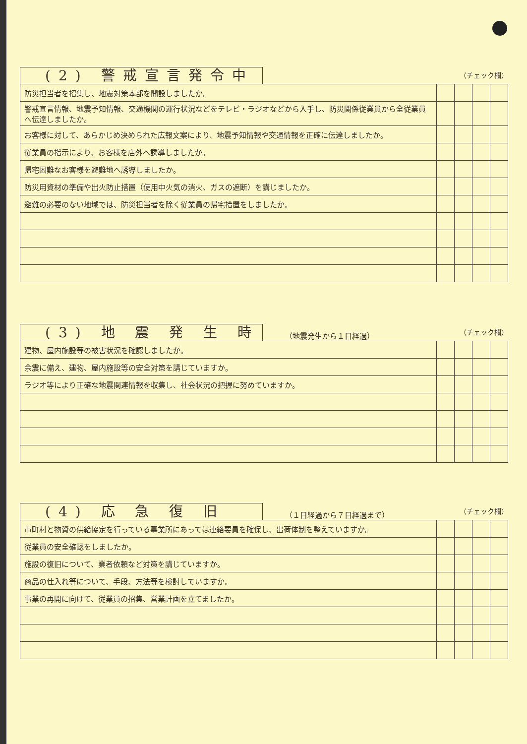(2) 警戒宣言発令中
（チェック欄）
| 防災担当者を招集し、地震対策本部を開設しましたか。 | | | | |
| 警戒宣言情報、地震予知情報、交通機関の運行状況などをテレビ・ラジオなどから入手し、防災関係従業員から全従業員へ伝達しましたか。 | | | | |
| お客様に対して、あらかじめ決められた広報文案により、地震予知情報や交通情報を正確に伝達しましたか。 | | | | |
| 従業員の指示により、お客様を店外へ誘導しましたか。 | | | | |
| 帰宅困難なお客様を避難地へ誘導しましたか。 | | | | |
| 防災用資材の準備や出火防止措置（使用中火気の消火、ガスの遮断）を講じましたか。 | | | | |
| 避難の必要のない地域では、防災担当者を除く従業員の帰宅措置をしましたか。 | | | | |
(3) 地 震 発 生 時
（地震発生から１日経過）
（チェック欄）
| 建物、屋内施設等の被害状況を確認しましたか。 | | | | |
| 余震に備え、建物、屋内施設等の安全対策を講じていますか。 | | | | |
| ラジオ等により正確な地震関連情報を収集し、社会状況の把握に努めていますか。 | | | | |
(4) 応 急 復 旧
（１日経過から７日経過まで）
（チェック欄）
| 市町村と物資の供給協定を行っている事業所にあっては連絡要員を確保し、出荷体制を整えていますか。 | | | | |
| 従業員の安全確認をしましたか。 | | | | |
| 施設の復旧について、業者依頼など対策を講じていますか。 | | | | |
| 商品の仕入れ等について、手段、方法等を検討していますか。 | | | | |
| 事業の再開に向けて、従業員の招集、営業計画を立てましたか。 | | | | |